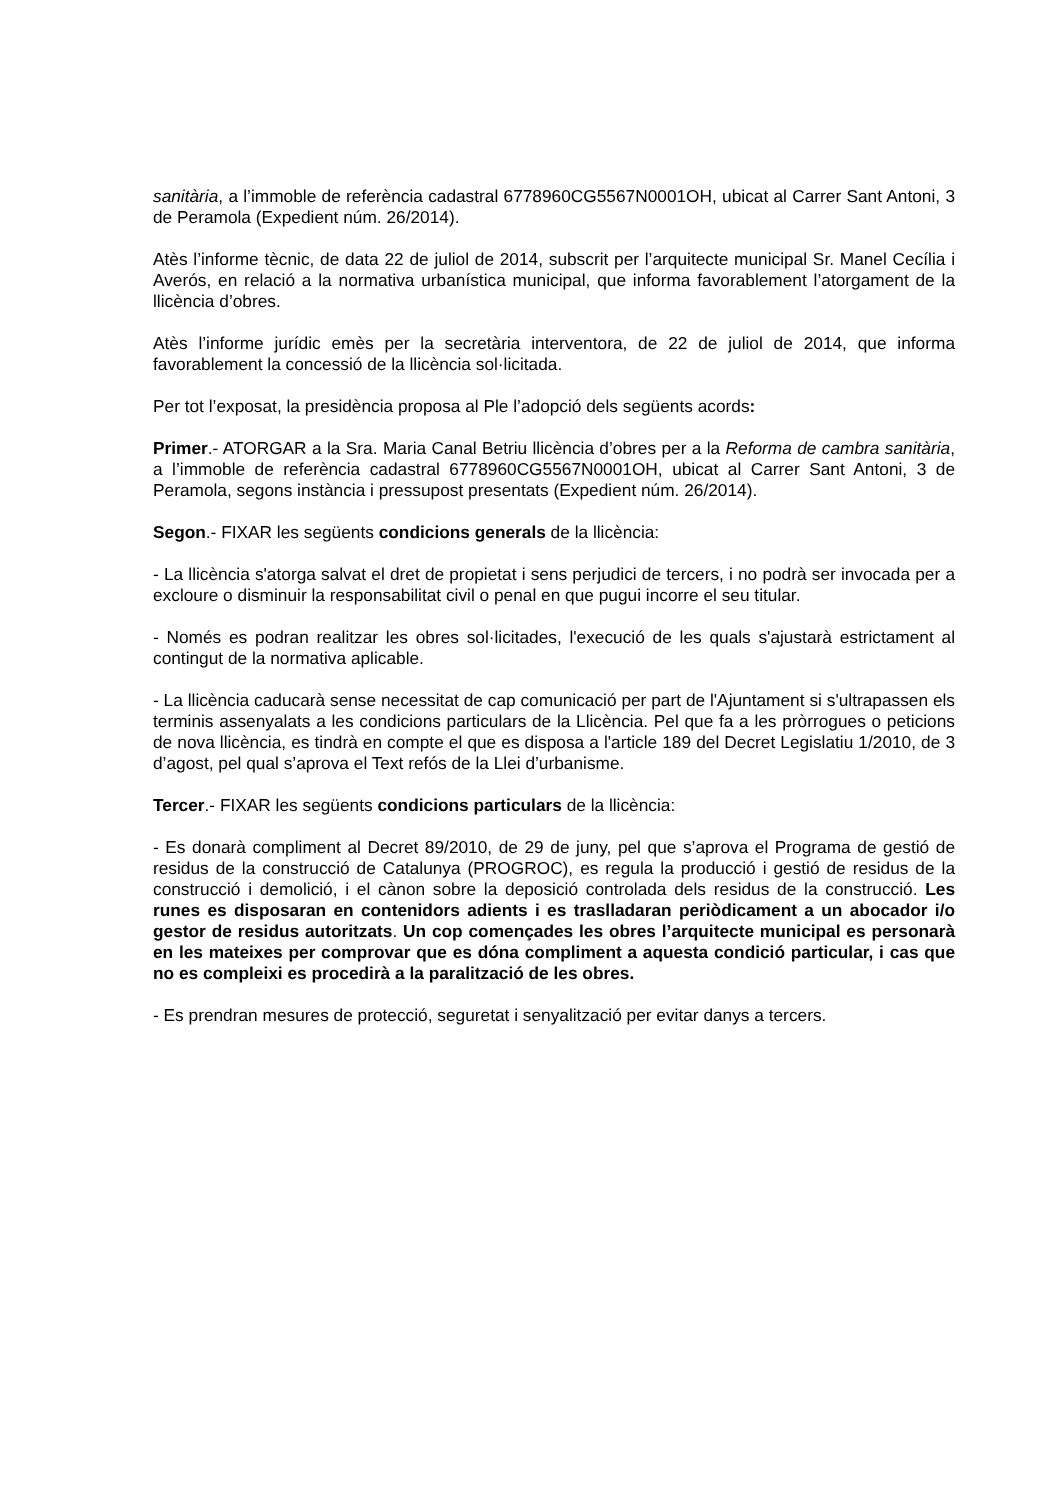sanitària, a l’immoble de referència cadastral 6778960CG5567N0001OH, ubicat al Carrer Sant Antoni, 3 de Peramola (Expedient núm. 26/2014).
Atès l’informe tècnic, de data 22 de juliol de 2014, subscrit per l’arquitecte municipal Sr. Manel Cecília i Averós, en relació a la normativa urbanística municipal, que informa favorablement l’atorgament de la llicència d’obres.
Atès l’informe jurídic emès per la secretària interventora, de 22 de juliol de 2014, que informa favorablement la concessió de la llicència sol·licitada.
Per tot l’exposat, la presidència proposa al Ple l’adopció dels següents acords:
Primer.- ATORGAR a la Sra. Maria Canal Betriu llicència d’obres per a la Reforma de cambra sanitària, a l’immoble de referència cadastral 6778960CG5567N0001OH, ubicat al Carrer Sant Antoni, 3 de Peramola, segons instància i pressupost presentats (Expedient núm. 26/2014).
Segon.- FIXAR les següents condicions generals de la llicència:
- La llicència s'atorga salvat el dret de propietat i sens perjudici de tercers, i no podrà ser invocada per a excloure o disminuir la responsabilitat civil o penal en que pugui incorre el seu titular.
- Només es podran realitzar les obres sol·licitades, l'execució de les quals s'ajustarà estrictament al contingut de la normativa aplicable.
- La llicència caducarà sense necessitat de cap comunicació per part de l'Ajuntament si s'ultrapassen els terminis assenyalats a les condicions particulars de la Llicència. Pel que fa a les pròrrogues o peticions de nova llicència, es tindrà en compte el que es disposa a l'article 189 del Decret Legislatiu 1/2010, de 3 d’agost, pel qual s’aprova el Text refós de la Llei d’urbanisme.
Tercer.- FIXAR les següents condicions particulars de la llicència:
- Es donarà compliment al Decret 89/2010, de 29 de juny, pel que s’aprova el Programa de gestió de residus de la construcció de Catalunya (PROGROC), es regula la producció i gestió de residus de la construcció i demolició, i el cànon sobre la deposició controlada dels residus de la construcció. Les runes es disposaran en contenidors adients i es traslladaran periòdicament a un abocador i/o gestor de residus autoritzats. Un cop començades les obres l’arquitecte municipal es personarà en les mateixes per comprovar que es dóna compliment a aquesta condició particular, i cas que no es compleixi es procedirà a la paralització de les obres.
- Es prendran mesures de protecció, seguretat i senyalització per evitar danys a tercers.